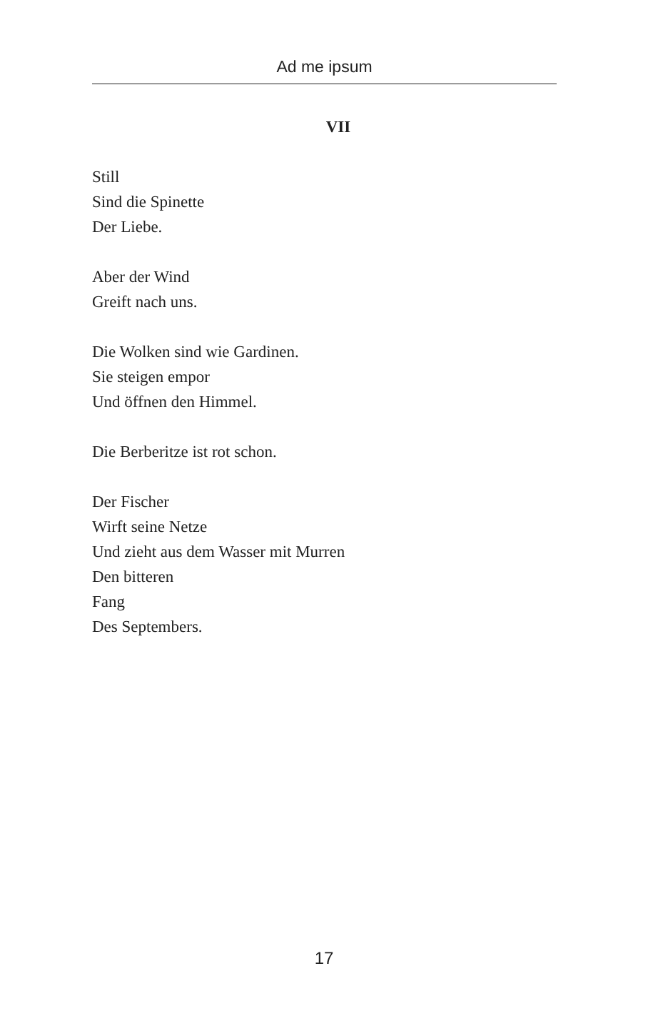Ad me ipsum
VII
Still
Sind die Spinette
Der Liebe.
Aber der Wind
Greift nach uns.
Die Wolken sind wie Gardinen.
Sie steigen empor
Und öffnen den Himmel.
Die Berberitze ist rot schon.
Der Fischer
Wirft seine Netze
Und zieht aus dem Wasser mit Murren
Den bitteren
Fang
Des Septembers.
17